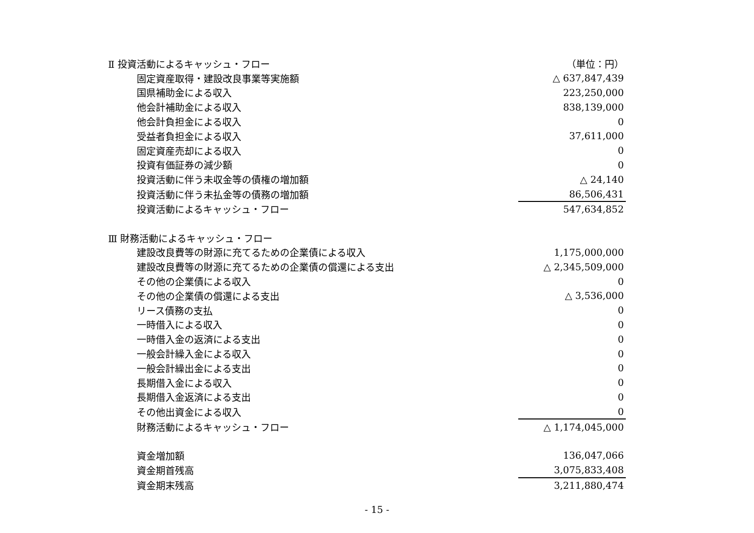| Ⅱ 投資活動によるキャッシュ・フロー | （単位：円） |
| 固定資産取得・建設改良事業等実施額 | △ 637,847,439 |
| 国県補助金による収入 | 223,250,000 |
| 他会計補助金による収入 | 838,139,000 |
| 他会計負担金による収入 | 0 |
| 受益者負担金による収入 | 37,611,000 |
| 固定資産売却による収入 | 0 |
| 投資有価証券の減少額 | 0 |
| 投資活動に伴う未収金等の債権の増加額 | △ 24,140 |
| 投資活動に伴う未払金等の債務の増加額 | 86,506,431 |
| 投資活動によるキャッシュ・フロー | 547,634,852 |
| Ⅲ 財務活動によるキャッシュ・フロー | |
| 建設改良費等の財源に充てるための企業債による収入 | 1,175,000,000 |
| 建設改良費等の財源に充てるための企業債の償還による支出 | △ 2,345,509,000 |
| その他の企業債による収入 | 0 |
| その他の企業債の償還による支出 | △ 3,536,000 |
| リース債務の支払 | 0 |
| 一時借入による収入 | 0 |
| 一時借入金の返済による支出 | 0 |
| 一般会計繰入金による収入 | 0 |
| 一般会計繰出金による支出 | 0 |
| 長期借入金による収入 | 0 |
| 長期借入金返済による支出 | 0 |
| その他出資金による収入 | 0 |
| 財務活動によるキャッシュ・フロー | △ 1,174,045,000 |
| 資金増加額 | 136,047,066 |
| 資金期首残高 | 3,075,833,408 |
| 資金期末残高 | 3,211,880,474 |
- 15 -